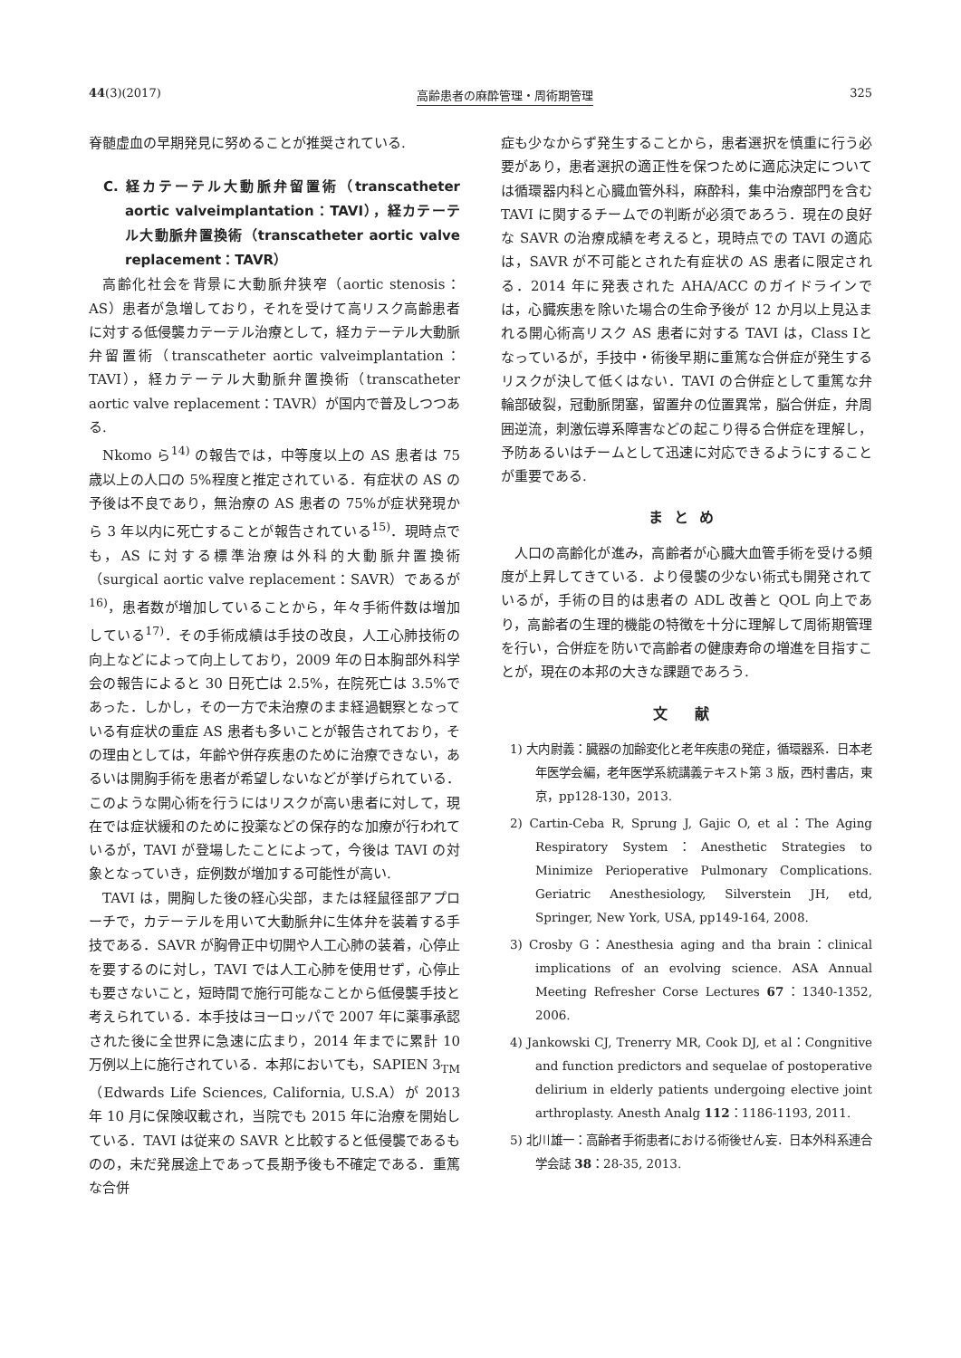44(3)(2017) 高齢患者の麻酔管理・周術期管理 325
脊髄虚血の早期発見に努めることが推奨されている.
C. 経カテーテル大動脈弁留置術（transcatheter aortic valveimplantation：TAVI），経カテーテル大動脈弁置換術（transcatheter aortic valve replacement：TAVR）
高齢化社会を背景に大動脈弁狭窄（aortic stenosis：AS）患者が急増しており，それを受けて高リスク高齢患者に対する低侵襲カテーテル治療として，経カテーテル大動脈弁留置術（transcatheter aortic valveimplantation：TAVI），経カテーテル大動脈弁置換術（transcatheter aortic valve replacement：TAVR）が国内で普及しつつある.
Nkomo ら<sup>14)</sup> の報告では，中等度以上の AS 患者は 75 歳以上の人口の 5%程度と推定されている．有症状の AS の予後は不良であり，無治療の AS 患者の 75%が症状発現から 3 年以内に死亡することが報告されている<sup>15)</sup>．現時点でも，AS に対する標準治療は外科的大動脈弁置換術（surgical aortic valve replacement：SAVR）であるが<sup>16)</sup>，患者数が増加していることから，年々手術件数は増加している<sup>17)</sup>．その手術成績は手技の改良，人工心肺技術の向上などによって向上しており，2009 年の日本胸部外科学会の報告によると 30 日死亡は 2.5%，在院死亡は 3.5%であった．しかし，その一方で未治療のまま経過観察となっている有症状の重症 AS 患者も多いことが報告されており，その理由としては，年齢や併存疾患のために治療できない，あるいは開胸手術を患者が希望しないなどが挙げられている．このような開心術を行うにはリスクが高い患者に対して，現在では症状緩和のために投薬などの保存的な加療が行われているが，TAVI が登場したことによって，今後は TAVI の対象となっていき，症例数が増加する可能性が高い.
TAVI は，開胸した後の経心尖部，または経鼠径部アプローチで，カテーテルを用いて大動脈弁に生体弁を装着する手技である．SAVR が胸骨正中切開や人工心肺の装着，心停止を要するのに対し，TAVI では人工心肺を使用せず，心停止も要さないこと，短時間で施行可能なことから低侵襲手技と考えられている．本手技はヨーロッパで 2007 年に薬事承認された後に全世界に急速に広まり，2014 年までに累計 10 万例以上に施行されている．本邦においても，SAPIEN 3<sub>TM</sub>（Edwards Life Sciences, California, U.S.A）が 2013 年 10 月に保険収載され，当院でも 2015 年に治療を開始している．TAVI は従来の SAVR と比較すると低侵襲であるものの，未だ発展途上であって長期予後も不確定である．重篤な合併
症も少なからず発生することから，患者選択を慎重に行う必要があり，患者選択の適正性を保つために適応決定については循環器内科と心臓血管外科，麻酔科，集中治療部門を含む TAVI に関するチームでの判断が必須であろう．現在の良好な SAVR の治療成績を考えると，現時点での TAVI の適応は，SAVR が不可能とされた有症状の AS 患者に限定される．2014 年に発表された AHA/ACC のガイドラインでは，心臓疾患を除いた場合の生命予後が 12 か月以上見込まれる開心術高リスク AS 患者に対する TAVI は，Class Ⅰとなっているが，手技中・術後早期に重篤な合併症が発生するリスクが決して低くはない．TAVI の合併症として重篤な弁輪部破裂，冠動脈閉塞，留置弁の位置異常，脳合併症，弁周囲逆流，刺激伝導系障害などの起こり得る合併症を理解し，予防あるいはチームとして迅速に対応できるようにすることが重要である.
まとめ
人口の高齢化が進み，高齢者が心臓大血管手術を受ける頻度が上昇してきている．より侵襲の少ない術式も開発されているが，手術の目的は患者の ADL 改善と QOL 向上であり，高齢者の生理的機能の特徴を十分に理解して周術期管理を行い，合併症を防いで高齢者の健康寿命の増進を目指すことが，現在の本邦の大きな課題であろう.
文 献
1) 大内尉義：臓器の加齢変化と老年疾患の発症，循環器系．日本老年医学会編，老年医学系統講義テキスト第 3 版，西村書店，東京，pp128-130，2013.
2) Cartin-Ceba R, Sprung J, Gajic O, et al：The Aging Respiratory System：Anesthetic Strategies to Minimize Perioperative Pulmonary Complications. Geriatric Anesthesiology, Silverstein JH, etd, Springer, New York, USA, pp149-164, 2008.
3) Crosby G：Anesthesia aging and tha brain：clinical implications of an evolving science. ASA Annual Meeting Refresher Corse Lectures 67：1340-1352, 2006.
4) Jankowski CJ, Trenerry MR, Cook DJ, et al：Congnitive and function predictors and sequelae of postoperative delirium in elderly patients undergoing elective joint arthroplasty. Anesth Analg 112：1186-1193, 2011.
5) 北川雄一：高齢者手術患者における術後せん妄．日本外科系連合学会誌 38：28-35, 2013.